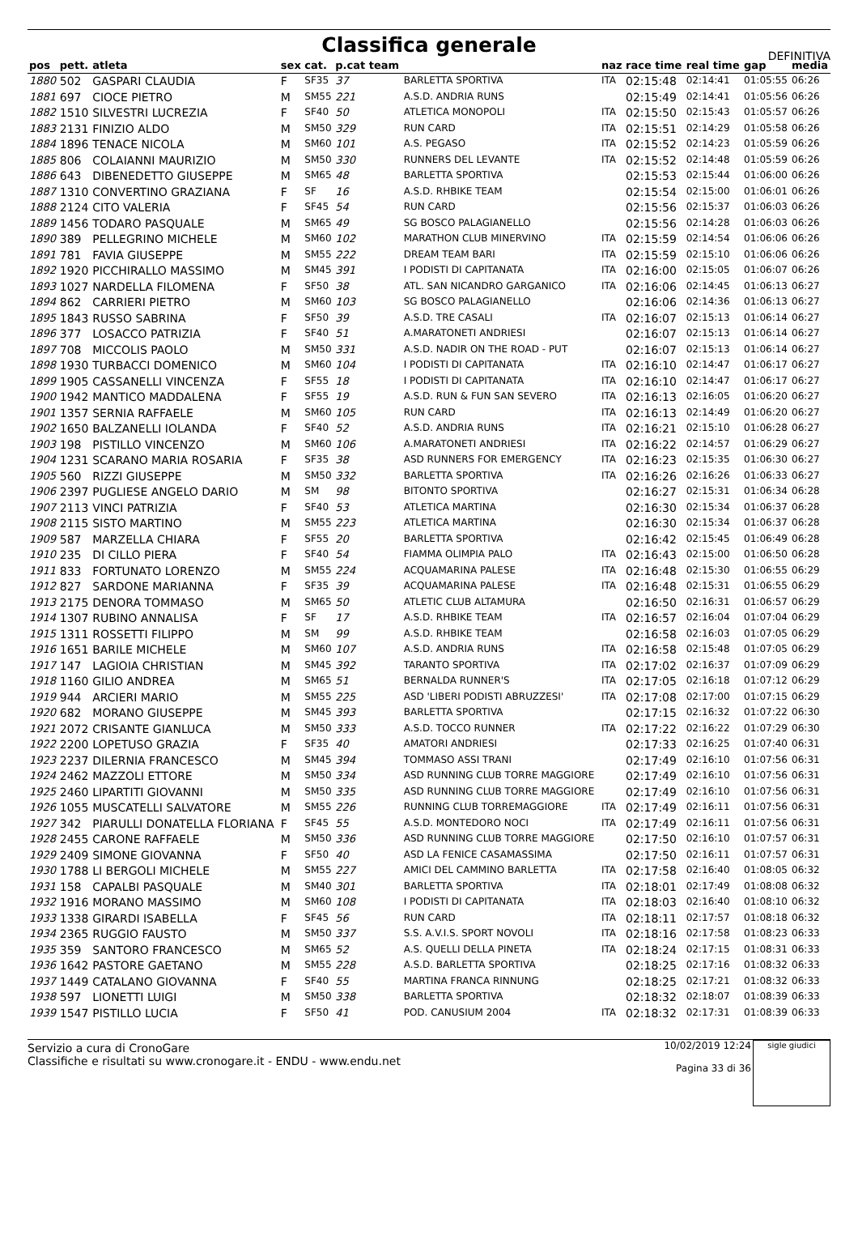Classifica generale
DEFINITIVA
| pos | pett. | atleta | sex | cat. | p.cat team | | naz | race time | real time | gap | media |
| --- | --- | --- | --- | --- | --- | --- | --- | --- | --- | --- | --- |
| 1880 | 502 | GASPARI CLAUDIA | F | SF35 | 37 | BARLETTA SPORTIVA | ITA | 02:15:48 | 02:14:41 | 01:05:55 | 06:26 |
| 1881 | 697 | CIOCE PIETRO | M | SM55 | 221 | A.S.D. ANDRIA RUNS | | 02:15:49 | 02:14:41 | 01:05:56 | 06:26 |
| 1882 | 1510 | SILVESTRI LUCREZIA | F | SF40 | 50 | ATLETICA MONOPOLI | ITA | 02:15:50 | 02:15:43 | 01:05:57 | 06:26 |
| 1883 | 2131 | FINIZIO ALDO | M | SM50 | 329 | RUN CARD | ITA | 02:15:51 | 02:14:29 | 01:05:58 | 06:26 |
| 1884 | 1896 | TENACE NICOLA | M | SM60 | 101 | A.S. PEGASO | ITA | 02:15:52 | 02:14:23 | 01:05:59 | 06:26 |
| 1885 | 806 | COLAIANNI MAURIZIO | M | SM50 | 330 | RUNNERS DEL LEVANTE | ITA | 02:15:52 | 02:14:48 | 01:05:59 | 06:26 |
| 1886 | 643 | DIBENEDETTO GIUSEPPE | M | SM65 | 48 | BARLETTA SPORTIVA | | 02:15:53 | 02:15:44 | 01:06:00 | 06:26 |
| 1887 | 1310 | CONVERTINO GRAZIANA | F | SF | 16 | A.S.D. RHBIKE TEAM | | 02:15:54 | 02:15:00 | 01:06:01 | 06:26 |
| 1888 | 2124 | CITO VALERIA | F | SF45 | 54 | RUN CARD | | 02:15:56 | 02:15:37 | 01:06:03 | 06:26 |
| 1889 | 1456 | TODARO PASQUALE | M | SM65 | 49 | SG BOSCO PALAGIANELLO | | 02:15:56 | 02:14:28 | 01:06:03 | 06:26 |
| 1890 | 389 | PELLEGRINO MICHELE | M | SM60 | 102 | MARATHON CLUB MINERVINO | ITA | 02:15:59 | 02:14:54 | 01:06:06 | 06:26 |
| 1891 | 781 | FAVIA GIUSEPPE | M | SM55 | 222 | DREAM TEAM BARI | ITA | 02:15:59 | 02:15:10 | 01:06:06 | 06:26 |
| 1892 | 1920 | PICCHIRALLO MASSIMO | M | SM45 | 391 | I PODISTI DI CAPITANATA | ITA | 02:16:00 | 02:15:05 | 01:06:07 | 06:26 |
| 1893 | 1027 | NARDELLA FILOMENA | F | SF50 | 38 | ATL. SAN NICANDRO GARGANICO | ITA | 02:16:06 | 02:14:45 | 01:06:13 | 06:27 |
| 1894 | 862 | CARRIERI PIETRO | M | SM60 | 103 | SG BOSCO PALAGIANELLO | | 02:16:06 | 02:14:36 | 01:06:13 | 06:27 |
| 1895 | 1843 | RUSSO SABRINA | F | SF50 | 39 | A.S.D. TRE CASALI | ITA | 02:16:07 | 02:15:13 | 01:06:14 | 06:27 |
| 1896 | 377 | LOSACCO PATRIZIA | F | SF40 | 51 | A.MARATONETI ANDRIESI | | 02:16:07 | 02:15:13 | 01:06:14 | 06:27 |
| 1897 | 708 | MICCOLIS PAOLO | M | SM50 | 331 | A.S.D. NADIR ON THE ROAD - PUT | | 02:16:07 | 02:15:13 | 01:06:14 | 06:27 |
| 1898 | 1930 | TURBACCI DOMENICO | M | SM60 | 104 | I PODISTI DI CAPITANATA | ITA | 02:16:10 | 02:14:47 | 01:06:17 | 06:27 |
| 1899 | 1905 | CASSANELLI VINCENZA | F | SF55 | 18 | I PODISTI DI CAPITANATA | ITA | 02:16:10 | 02:14:47 | 01:06:17 | 06:27 |
| 1900 | 1942 | MANTICO MADDALENA | F | SF55 | 19 | A.S.D. RUN & FUN SAN SEVERO | ITA | 02:16:13 | 02:16:05 | 01:06:20 | 06:27 |
| 1901 | 1357 | SERNIA RAFFAELE | M | SM60 | 105 | RUN CARD | ITA | 02:16:13 | 02:14:49 | 01:06:20 | 06:27 |
| 1902 | 1650 | BALZANELLI IOLANDA | F | SF40 | 52 | A.S.D. ANDRIA RUNS | ITA | 02:16:21 | 02:15:10 | 01:06:28 | 06:27 |
| 1903 | 198 | PISTILLO VINCENZO | M | SM60 | 106 | A.MARATONETI ANDRIESI | ITA | 02:16:22 | 02:14:57 | 01:06:29 | 06:27 |
| 1904 | 1231 | SCARANO MARIA ROSARIA | F | SF35 | 38 | ASD RUNNERS FOR EMERGENCY | ITA | 02:16:23 | 02:15:35 | 01:06:30 | 06:27 |
| 1905 | 560 | RIZZI GIUSEPPE | M | SM50 | 332 | BARLETTA SPORTIVA | ITA | 02:16:26 | 02:16:26 | 01:06:33 | 06:27 |
| 1906 | 2397 | PUGLIESE ANGELO DARIO | M | SM | 98 | BITONTO SPORTIVA | | 02:16:27 | 02:15:31 | 01:06:34 | 06:28 |
| 1907 | 2113 | VINCI PATRIZIA | F | SF40 | 53 | ATLETICA MARTINA | | 02:16:30 | 02:15:34 | 01:06:37 | 06:28 |
| 1908 | 2115 | SISTO MARTINO | M | SM55 | 223 | ATLETICA MARTINA | | 02:16:30 | 02:15:34 | 01:06:37 | 06:28 |
| 1909 | 587 | MARZELLA CHIARA | F | SF55 | 20 | BARLETTA SPORTIVA | | 02:16:42 | 02:15:45 | 01:06:49 | 06:28 |
| 1910 | 235 | DI CILLO PIERA | F | SF40 | 54 | FIAMMA OLIMPIA PALO | ITA | 02:16:43 | 02:15:00 | 01:06:50 | 06:28 |
| 1911 | 833 | FORTUNATO LORENZO | M | SM55 | 224 | ACQUAMARINA PALESE | ITA | 02:16:48 | 02:15:30 | 01:06:55 | 06:29 |
| 1912 | 827 | SARDONE MARIANNA | F | SF35 | 39 | ACQUAMARINA PALESE | ITA | 02:16:48 | 02:15:31 | 01:06:55 | 06:29 |
| 1913 | 2175 | DENORA TOMMASO | M | SM65 | 50 | ATLETIC CLUB ALTAMURA | | 02:16:50 | 02:16:31 | 01:06:57 | 06:29 |
| 1914 | 1307 | RUBINO ANNALISA | F | SF | 17 | A.S.D. RHBIKE TEAM | ITA | 02:16:57 | 02:16:04 | 01:07:04 | 06:29 |
| 1915 | 1311 | ROSSETTI FILIPPO | M | SM | 99 | A.S.D. RHBIKE TEAM | | 02:16:58 | 02:16:03 | 01:07:05 | 06:29 |
| 1916 | 1651 | BARILE MICHELE | M | SM60 | 107 | A.S.D. ANDRIA RUNS | ITA | 02:16:58 | 02:15:48 | 01:07:05 | 06:29 |
| 1917 | 147 | LAGIOIA CHRISTIAN | M | SM45 | 392 | TARANTO SPORTIVA | ITA | 02:17:02 | 02:16:37 | 01:07:09 | 06:29 |
| 1918 | 1160 | GILIO ANDREA | M | SM65 | 51 | BERNALDA RUNNER'S | ITA | 02:17:05 | 02:16:18 | 01:07:12 | 06:29 |
| 1919 | 944 | ARCIERI MARIO | M | SM55 | 225 | ASD 'LIBERI PODISTI ABRUZZESI' | ITA | 02:17:08 | 02:17:00 | 01:07:15 | 06:29 |
| 1920 | 682 | MORANO GIUSEPPE | M | SM45 | 393 | BARLETTA SPORTIVA | | 02:17:15 | 02:16:32 | 01:07:22 | 06:30 |
| 1921 | 2072 | CRISANTE GIANLUCA | M | SM50 | 333 | A.S.D. TOCCO RUNNER | ITA | 02:17:22 | 02:16:22 | 01:07:29 | 06:30 |
| 1922 | 2200 | LOPETUSO GRAZIA | F | SF35 | 40 | AMATORI ANDRIESI | | 02:17:33 | 02:16:25 | 01:07:40 | 06:31 |
| 1923 | 2237 | DILERNIA FRANCESCO | M | SM45 | 394 | TOMMASO ASSI TRANI | | 02:17:49 | 02:16:10 | 01:07:56 | 06:31 |
| 1924 | 2462 | MAZZOLI ETTORE | M | SM50 | 334 | ASD RUNNING CLUB TORRE MAGGIORE | | 02:17:49 | 02:16:10 | 01:07:56 | 06:31 |
| 1925 | 2460 | LIPARTITI GIOVANNI | M | SM50 | 335 | ASD RUNNING CLUB TORRE MAGGIORE | | 02:17:49 | 02:16:10 | 01:07:56 | 06:31 |
| 1926 | 1055 | MUSCATELLI SALVATORE | M | SM55 | 226 | RUNNING CLUB TORREMAGGIORE | ITA | 02:17:49 | 02:16:11 | 01:07:56 | 06:31 |
| 1927 | 342 | PIARULLI DONATELLA FLORIANA | F | SF45 | 55 | A.S.D. MONTEDORO NOCI | ITA | 02:17:49 | 02:16:11 | 01:07:56 | 06:31 |
| 1928 | 2455 | CARONE RAFFAELE | M | SM50 | 336 | ASD RUNNING CLUB TORRE MAGGIORE | | 02:17:50 | 02:16:10 | 01:07:57 | 06:31 |
| 1929 | 2409 | SIMONE GIOVANNA | F | SF50 | 40 | ASD LA FENICE CASAMASSIMA | | 02:17:50 | 02:16:11 | 01:07:57 | 06:31 |
| 1930 | 1788 | LI BERGOLI MICHELE | M | SM55 | 227 | AMICI DEL CAMMINO BARLETTA | ITA | 02:17:58 | 02:16:40 | 01:08:05 | 06:32 |
| 1931 | 158 | CAPALBI PASQUALE | M | SM40 | 301 | BARLETTA SPORTIVA | ITA | 02:18:01 | 02:17:49 | 01:08:08 | 06:32 |
| 1932 | 1916 | MORANO MASSIMO | M | SM60 | 108 | I PODISTI DI CAPITANATA | ITA | 02:18:03 | 02:16:40 | 01:08:10 | 06:32 |
| 1933 | 1338 | GIRARDI ISABELLA | F | SF45 | 56 | RUN CARD | ITA | 02:18:11 | 02:17:57 | 01:08:18 | 06:32 |
| 1934 | 2365 | RUGGIO FAUSTO | M | SM50 | 337 | S.S. A.V.I.S. SPORT NOVOLI | ITA | 02:18:16 | 02:17:58 | 01:08:23 | 06:33 |
| 1935 | 359 | SANTORO FRANCESCO | M | SM65 | 52 | A.S. QUELLI DELLA PINETA | ITA | 02:18:24 | 02:17:15 | 01:08:31 | 06:33 |
| 1936 | 1642 | PASTORE GAETANO | M | SM55 | 228 | A.S.D. BARLETTA SPORTIVA | | 02:18:25 | 02:17:16 | 01:08:32 | 06:33 |
| 1937 | 1449 | CATALANO GIOVANNA | F | SF40 | 55 | MARTINA FRANCA RINNUNG | | 02:18:25 | 02:17:21 | 01:08:32 | 06:33 |
| 1938 | 597 | LIONETTI LUIGI | M | SM50 | 338 | BARLETTA SPORTIVA | | 02:18:32 | 02:18:07 | 01:08:39 | 06:33 |
| 1939 | 1547 | PISTILLO LUCIA | F | SF50 | 41 | POD. CANUSIUM 2004 | ITA | 02:18:32 | 02:17:31 | 01:08:39 | 06:33 |
Servizio a cura di CronoGare
Classifiche e risultati su www.cronogare.it - ENDU - www.endu.net
10/02/2019 12:24
Pagina 33 di 36 sigle giudici